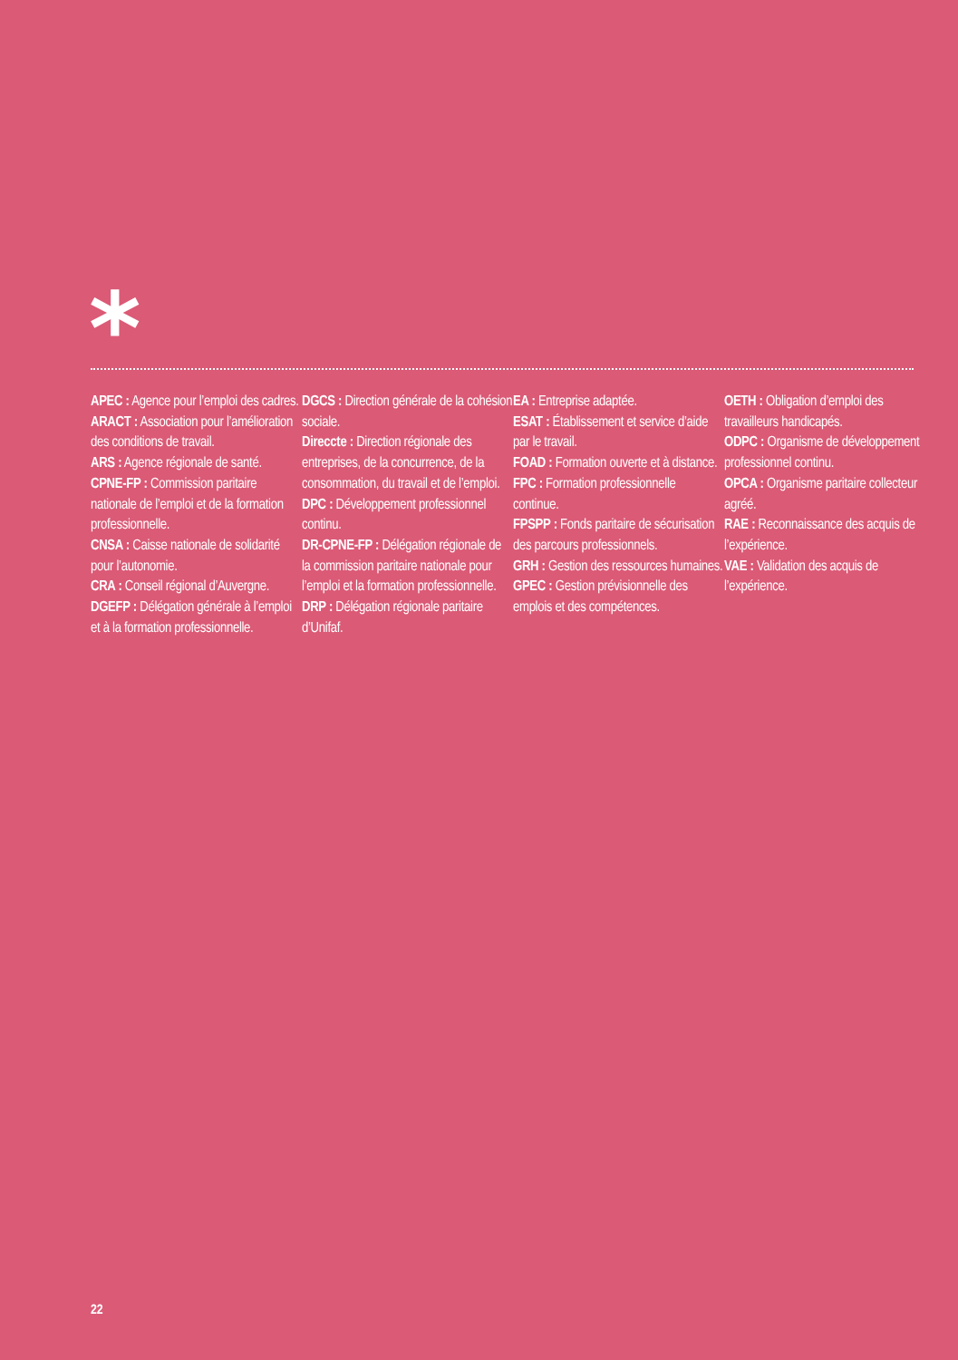*
APEC : Agence pour l’emploi des cadres.
ARACT : Association pour l’amélioration des conditions de travail.
ARS : Agence régionale de santé.
CPNE-FP : Commission paritaire nationale de l’emploi et de la formation professionnelle.
CNSA : Caisse nationale de solidarité pour l’autonomie.
CRA : Conseil régional d’Auvergne.
DGEFP : Délégation générale à l’emploi et à la formation professionnelle.
DGCS : Direction générale de la cohésion sociale.
Direccte : Direction régionale des entreprises, de la concurrence, de la consommation, du travail et de l’emploi.
DPC : Développement professionnel continu.
DR-CPNE-FP : Délégation régionale de la commission paritaire nationale pour l’emploi et la formation professionnelle.
DRP : Délégation régionale paritaire d’Unifaf.
EA : Entreprise adaptée.
ESAT : Établissement et service d’aide par le travail.
FOAD : Formation ouverte et à distance.
FPC : Formation professionnelle continue.
FPSPP : Fonds paritaire de sécurisation des parcours professionnels.
GRH : Gestion des ressources humaines.
GPEC : Gestion prévisionnelle des emplois et des compétences.
OETH : Obligation d’emploi des travailleurs handicapés.
ODPC : Organisme de développement professionnel continu.
OPCA : Organisme paritaire collecteur agréé.
RAE : Reconnaissance des acquis de l’expérience.
VAE : Validation des acquis de l’expérience.
22